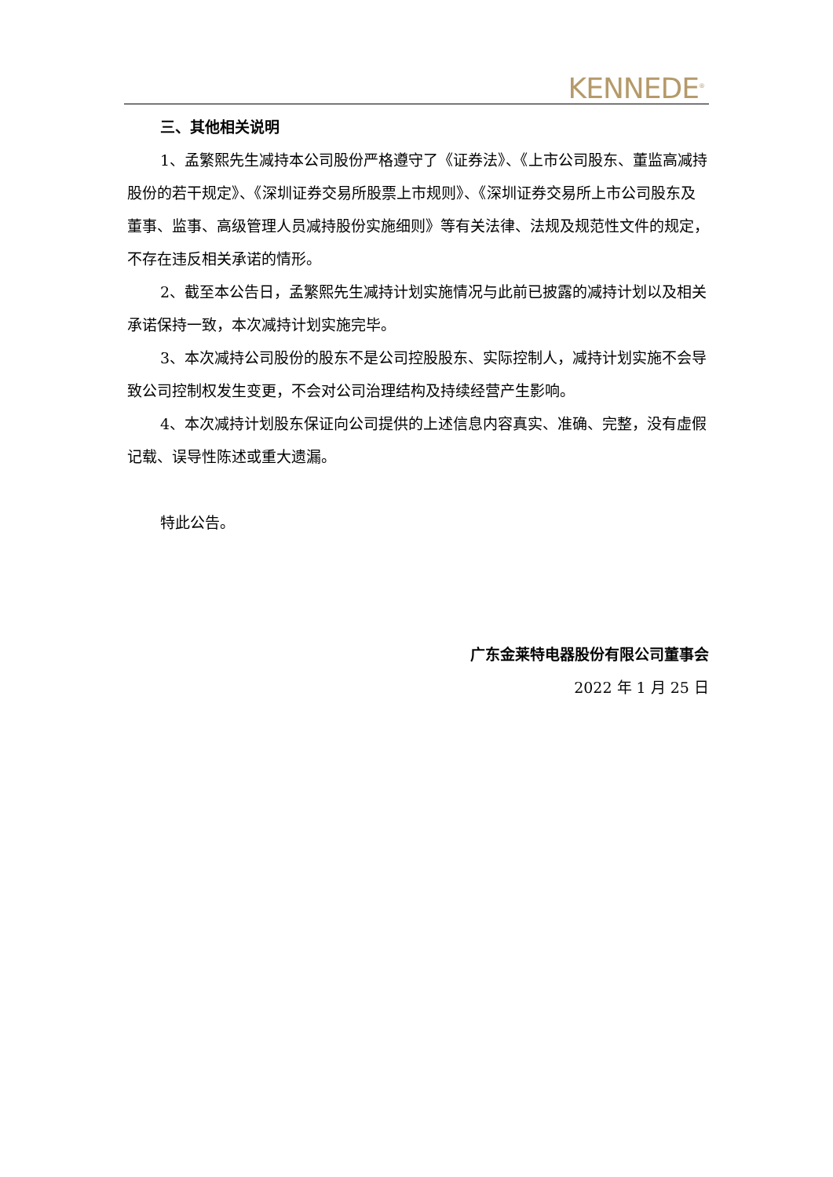KENNEDE<sup>®</sup>
三、其他相关说明
1、孟繁熙先生减持本公司股份严格遵守了《证券法》、《上市公司股东、董监高减持股份的若干规定》、《深圳证券交易所股票上市规则》、《深圳证券交易所上市公司股东及董事、监事、高级管理人员减持股份实施细则》等有关法律、法规及规范性文件的规定，不存在违反相关承诺的情形。
2、截至本公告日，孟繁熙先生减持计划实施情况与此前已披露的减持计划以及相关承诺保持一致，本次减持计划实施完毕。
3、本次减持公司股份的股东不是公司控股股东、实际控制人，减持计划实施不会导致公司控制权发生变更，不会对公司治理结构及持续经营产生影响。
4、本次减持计划股东保证向公司提供的上述信息内容真实、准确、完整，没有虚假记载、误导性陈述或重大遗漏。
特此公告。
广东金莱特电器股份有限公司董事会
2022 年 1 月 25 日